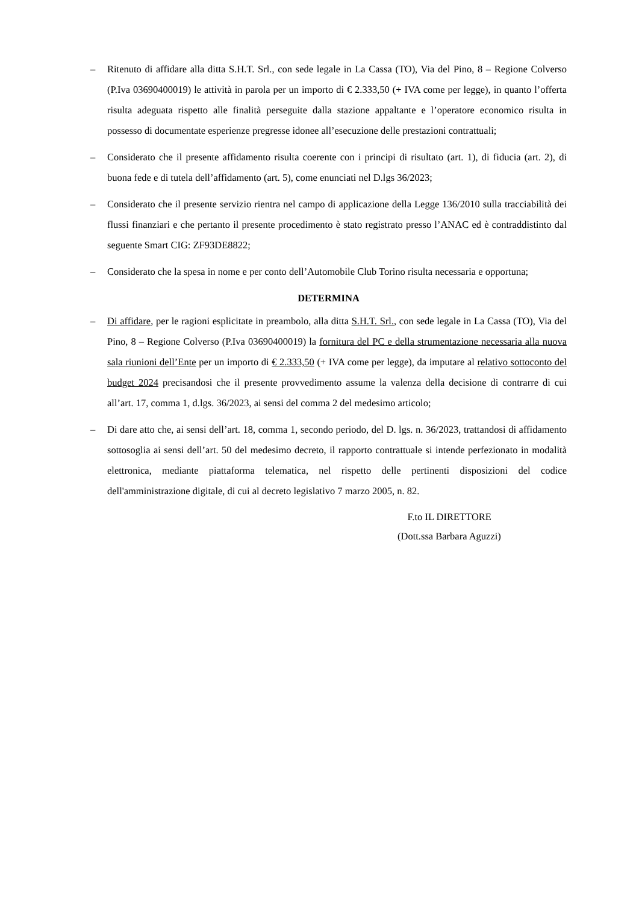– Ritenuto di affidare alla ditta S.H.T. Srl., con sede legale in La Cassa (TO), Via del Pino, 8 – Regione Colverso (P.Iva 03690400019) le attività in parola per un importo di € 2.333,50 (+ IVA come per legge), in quanto l’offerta risulta adeguata rispetto alle finalità perseguite dalla stazione appaltante e l’operatore economico risulta in possesso di documentate esperienze pregresse idonee all’esecuzione delle prestazioni contrattuali;
– Considerato che il presente affidamento risulta coerente con i principi di risultato (art. 1), di fiducia (art. 2), di buona fede e di tutela dell’affidamento (art. 5), come enunciati nel D.lgs 36/2023;
– Considerato che il presente servizio rientra nel campo di applicazione della Legge 136/2010 sulla tracciabilità dei flussi finanziari e che pertanto il presente procedimento è stato registrato presso l’ANAC ed è contraddistinto dal seguente Smart CIG: ZF93DE8822;
– Considerato che la spesa in nome e per conto dell’Automobile Club Torino risulta necessaria e opportuna;
DETERMINA
– Di affidare, per le ragioni esplicitate in preambolo, alla ditta S.H.T. Srl., con sede legale in La Cassa (TO), Via del Pino, 8 – Regione Colverso (P.Iva 03690400019) la fornitura del PC e della strumentazione necessaria alla nuova sala riunioni dell’Ente per un importo di € 2.333,50 (+ IVA come per legge), da imputare al relativo sottoconto del budget 2024 precisandosi che il presente provvedimento assume la valenza della decisione di contrarre di cui all’art. 17, comma 1, d.lgs. 36/2023, ai sensi del comma 2 del medesimo articolo;
– Di dare atto che, ai sensi dell’art. 18, comma 1, secondo periodo, del D. lgs. n. 36/2023, trattandosi di affidamento sottosoglia ai sensi dell’art. 50 del medesimo decreto, il rapporto contrattuale si intende perfezionato in modalità elettronica, mediante piattaforma telematica, nel rispetto delle pertinenti disposizioni del codice dell'amministrazione digitale, di cui al decreto legislativo 7 marzo 2005, n. 82.
F.to IL DIRETTORE
(Dott.ssa Barbara Aguzzi)